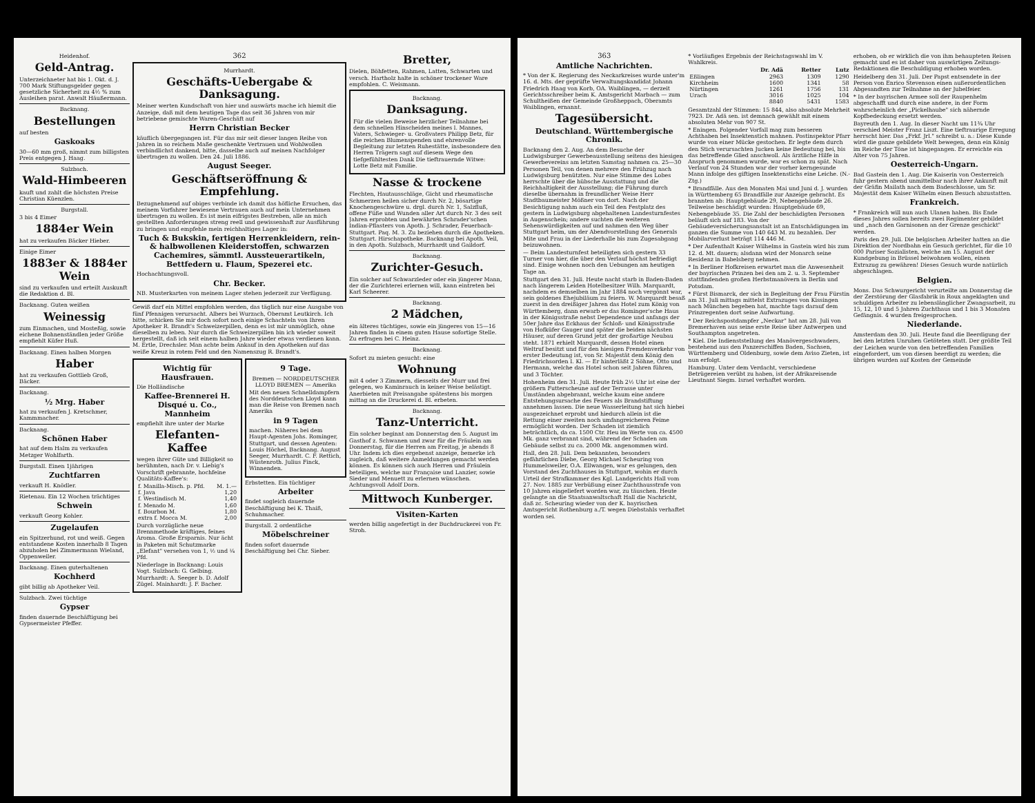Heidenhof.
Geld-Antrag.
Unterzeichneter hat bis 1. Okt. d. J. 700 Mark Stiftungsgelder gegen gesetzliche Sicherheit zu 4½ % zum Ausleihen parat. Anwalt Häußermann.
Backnang.
Bestellungen
auf besten
Gaskoaks
30—60 mm groß, nimmt zum billigsten Preis entgegen J. Haag.
Sulzbach.
Wald-Himbeeren
kauft und zahlt die höchsten Preise Christian Küenzlen.
Burgstall.
3 bis 4 Eimer
1884er Wein
hat zu verkaufen Bäcker Hieber.
Einige Eimer
1883er & 1884er Wein
sind zu verkaufen und erteilt Auskunft die Redaktion d. Bl.
Backnang. Guten weißen
Weinessig
zum Einmachen, und Mosteßig, sowie eichene Bohnenständlen jeder Größe empfiehlt Küfer Huß.
Backnang. Einen halben Morgen
Haber
hat zu verkaufen Gottlieb Groß, Bäcker.
Backnang.
½ Mrg. Haber
hat zu verkaufen J. Kretschmer, Kammmacher.
Backnang.
Schönen Haber
hat auf dem Halm zu verkaufen Metzger Wohlfarth.
Burgstall. Einen 1jährigen
Zuchtfarren
verkauft H. Knödler.
Rietenau. Ein 12 Wochen trächtiges
Schwein
verkauft Georg Kohler.
Zugelaufen
ein Spitzerhund, rot und weiß. Gegen entstandene Kosten innerhalb 8 Tagen abzuholen bei Zimmermann Wieland, Oppenweiler.
Backnang. Einen guterhaltenen
Kochherd
gibt billig ab Apotheker Veil.
Sulzbach. Zwei tüchtige
Gypser
finden dauernde Beschäftigung bei Gypsermeister Pfeffer.
362
Murrhardt.
Geschäfts-Uebergabe & Danksagung.
Meiner werten Kundschaft von hier und auswärts mache ich hiemit die Anzeige, daß mit dem heutigen Tage das seit 36 Jahren von mir betriebene gemischte Waren-Geschäft auf
Herrn Christian Becker
käuflich übergegangen ist. Für das mir seit dieser langen Reihe von Jahren in so reichem Maße geschenkte Vertrauen und Wohlwollen verbindlichst dankend, bitte, dasselbe auch auf meinen Nachfolger übertragen zu wollen. Den 24. Juli 1886.
August Seeger.
Geschäftseröffnung & Empfehlung.
Bezugnehmend auf obiges verbinde ich damit das höfliche Ersuchen, das meinem Vorfahrer bewiesene Vertrauen auch auf mein Unternehmen übertragen zu wollen. Es ist mein eifrigstes Bestreben, alle an mich gestellten Anforderungen streng reell und gewissenhaft zur Ausführung zu bringen und empfehle mein reichhaltiges Lager in:
Tuch & Bukskin, fertigen Herrenkleidern, rein- & halbwollenen Kleiderstoffen, schwarzen Cachemires, sämmtl. Aussteuerartikeln, Bettfedern u. Flaum, Spezerei etc.
Hochachtungsvoll.
Chr. Becker.
NB. Musterkarten von meinem Lager stehen jederzeit zur Verfügung.
Gewiß darf ein Mittel empfohlen werden, das täglich nur eine Ausgabe von fünf Pfennigen verursacht. Albers bei Wurzach, Oberamt Leutkirch. Ich bitte, schicken Sie mir doch sofort noch einige Schachteln von Ihren Apotheker R. Brandt's Schweizerpillen, denn es ist mir unmöglich, ohne dieselben zu leben. Nur durch die Schweizerpillen bin ich wieder soweit hergestellt, daß ich seit einem halben Jahre wieder etwas verdienen kann. M. Ertle, Drechsler. Man achte beim Ankauf in den Apotheken auf das weiße Kreuz in rotem Feld und den Namenszug R. Brandt's.
Wichtig für Hausfrauen.
Die Holländische
Kaffee-Brennerei H. Disqué u. Co., Mannheim
empfiehlt ihre unter der Marke
Elefanten-Kaffee
wegen ihrer Güte und Billigkeit so berühmten, nach Dr. v. Liebig's Vorschrift gebrannte, hochfeine Qualitäts-Kaffee's:
| f. Manilla-Misch. p. Pfd. | M. 1.— |
| f. Java | 1,20 |
| f. Westindisch M. | 1,40 |
| f. Menado M. | 1,60 |
| f. Bourbon M. | 1,80 |
| extra f. Mocca M. | 2,00 |
Durch vorzügliche neue Brennmethode kräftiges, feines Aroma. Große Ersparnis. Nur ächt in Paketen mit Schutzmarke „Elefant" versehen von 1, ½ und ¼ Pfd.
Niederlage in Backnang: Louis Vogt. Sulzbach: G. Gelbing. Murrhardt: A. Seeger b. D. Adolf Zügel. Mainhardt: J. F. Bacher.
9 Tage.
Bremen — NORDDEUTSCHER LLOYD BREMEN — Amerika
Mit den neuen Schnelldampfern des Norddeutschen Lloyd kann man die Reise von Bremen nach Amerika
in 9 Tagen
machen. Näheres bei dem Haupt-Agenten Johs. Rominger, Stuttgart, und dessen Agenten: Louis Höchel, Backnang. August Seeger, Murrhardt. C. F. Rettich, Wüstenroth. Julius Finck, Winnenden.
Erbstetten. Ein tüchtiger
Arbeiter
findet sogleich dauernde Beschäftigung bei K. Thaiß, Schuhmacher.
Burgstall. 2 ordentliche
Möbelschreiner
finden sofort dauernde Beschäftigung bei Chr. Sieber.
Bretter,
Dielen, Böhfetten, Rahmen, Latten, Schwarten und versch. Hartholz halte in schöner trockener Ware empfohlen. C. Weismann.
Backnang.
Danksagung.
Für die vielen Beweise herzlicher Teilnahme bei dem schnellen Hinscheiden meines l. Mannes, Vaters, Schwieger- u. Großvaters Philipp Betz, für die reichen Blumenspenden und ehrenvolle Begleitung zur letzten Ruhestätte, insbesondere den Herren Trägern sagt auf diesem Wege den tiefgefühltesten Dank Die tieftrauernde Witwe: Lotte Betz mit Familie.
Nasse & trockene
Flechten, Hautausschläge, Gicht und rheumatische Schmerzen heilen sicher durch Nr. 2, bösartige Knochengeschwüre u. drgl. durch Nr. 1, Salzfluß, offene Füße und Wunden aller Art durch Nr. 3 des seit Jahren erprobten und bewährten Schrader'schen Indian-Pflasters von Apoth. J. Schrader, Feuerbach-Stuttgart. Paq. M. 3. Zu beziehen durch die Apotheken. Stuttgart. Hirschapotheke. Backnang bei Apoth. Veil, in den Apoth. Sulzbach, Murrhardt und Gaildorf.
Backnang.
Zurichter-Gesuch.
Ein solcher auf Schwarzleder oder ein jüngerer Mann, der die Zurichterei erlernen will, kann eintreten bei Karl Scheerer.
Backnang.
2 Mädchen,
ein älteres tüchtiges, sowie ein jüngeres von 15—16 Jahren finden in einem guten Hause sofortige Stelle. Zu erfragen bei C. Heinz.
Backnang.
Sofort zu mieten gesucht: eine
Wohnung
mit 4 oder 3 Zimmern, diesseits der Murr und frei gelegen, wo Kaminrauch in keiner Weise belästigt. Anerbieten mit Preisangabe spätestens bis morgen mittag an die Druckerei d. Bl. erbeten.
Backnang.
Tanz-Unterricht.
Ein solcher beginnt am Donnerstag den 5. August im Gasthof z. Schwanen und zwar für die Fräulein am Donnerstag, für die Herren am Freitag, je abends 8 Uhr. Indem ich dies ergebenst anzeige, bemerke ich zugleich, daß weitere Anmeldungen gemacht werden können. Es können sich auch Herren und Fräulein beteiligen, welche nur Française und Lanzier, sowie Sieder und Menuett zu erlernen wünschen. Achtungsvoll Adolf Dorn.
Mittwoch Kunberger.
Visiten-Karten
werden billig angefertigt in der Buchdruckerei von Fr. Stroh.
363
Amtliche Nachrichten.
* Von der K. Regierung des Neckarkreises wurde unter'm 16. d. Mts. der geprüfte Verwaltungskandidat Johann Friedrich Haag von Korb, OA. Waiblingen, — derzeit Gerichtsschreiber beim K. Amtsgericht Marbach — zum Schultheißen der Gemeinde Großheppach, Oberamts Waiblingen, ernannt.
Tagesübersicht.
Deutschland. Württembergische Chronik.
Backnang den 2. Aug. An dem Besuche der Ludwigsburger Gewerbeausstellung seitens des hiesigen Gewerbevereins am letzten Samstag nahmen ca. 25—30 Personen Teil, von denen mehrere den Frühzug nach Ludwigsburg benützten. Nur eine Stimme des Lobes herrschte über die hübsche Ausstattung und die Reichhaltigkeit der Ausstellung; die Führung durch dieselbe übernahm in freundlicher Weise Herr Stadtbaumeister Mößner von dort. Nach der Besichtigung nahm auch ein Teil den Festplatz des gestern in Ludwigsburg abgehaltenen Landesturnfestes in Augenschein; andere suchten die weiteren Sehenswürdigkeiten auf und nahmen den Weg über Stuttgart heim, um der Abendvorstellung des Generals Mite und Frau in der Liederhalle bis zum Zugesabgang beizuwohnen.
— Beim Landesturnfest beteiligten sich gestern 33 Turner von hier, die über den Verlauf höchst befriedigt sind. Einige wohnen noch den Uebungen am heutigen Tage an.
Stuttgart den 31. Juli. Heute nacht starb in Baden-Baden nach längerem Leiden Hotelbesitzer Wilh. Marquardt, nachdem es demselben im Jahr 1884 noch vergönnt war, sein goldenes Ehejubiläum zu feiern. W. Marquardt besaß zuerst in den dreißiger Jahren das Hotel zum König von Württemberg, dann erwarb er das Rominger'sche Haus in der Königsstraße nebst Dependence und anfangs der 50er Jahre das Eckhaus der Schloß- und Königsstraße von Hofküfer Gauger und später die beiden nächsten Häuser, auf deren Grund jetzt der großartige Neubau steht. 1871 erhielt Marquardt, dessen Hotel einen Weltruf besitzt und für den hiesigen Fremdenverkehr von erster Bedeutung ist, von Sr. Majestät dem König den Friedrichsorden I. Kl. — Er hinterläßt 2 Söhne, Otto und Hermann, welche das Hotel schon seit Jahren führen, und 3 Töchter.
Hohenheim den 31. Juli. Heute früh 2½ Uhr ist eine der größern Futterscheune auf der Terrasse unter Umständen abgebrannt, welche kaum eine andere Entstehungsursache des Feuers als Brandstiftung annehmen lassen. Die neue Wasserleitung hat sich hiebei ausgezeichnet erprobt und hiedurch allein ist die Rettung einer zweiten noch umfangreicheren Feime ermöglicht worden. Der Schaden ist ziemlich beträchtlich, da ca. 1500 Ctr. Heu im Werte von ca. 4500 Mk. ganz verbrannt sind, während der Schaden am Gebäude selbst zu ca. 2000 Mk. angenommen wird.
Hall, den 28. Juli. Dem bekannten, besonders gefährlichen Diebe, Georg Michael Scheuring von Hummelsweiler, O.A. Ellwangen, war es gelungen, den Vorstand des Zuchthauses in Stuttgart, wohin er durch Urteil der Strafkammer des Kgl. Landgerichts Hall vom 27. Nov. 1885 zur Verbüßung einer Zuchthausstrafe von 10 Jahren eingeliefert worden war, zu täuschen. Heute gelangte an die Staatsanwaltschaft Hall die Nachricht, daß zc. Scheuring wieder von der K. bayrischen Amtsgericht Rothenburg a./T. wegen Diebstahls verhaftet worden sei.
* Vorläufiges Ergebnis der Reichstagswahl im V. Wahlkreis.
| | Dr. Adä | Retter | Lutz |
| --- | --- | --- | --- |
| Eßlingen | 2963 | 1309 | 1290 |
| Kirchheim | 1600 | 1341 | 58 |
| Nürtingen | 1261 | 1756 | 131 |
| Urach | 3016 | 1025 | 104 |
| | 8840 | 5431 | 1583 |
Gesamtzahl der Stimmen: 15 844, also absolute Mehrheit 7923. Dr. Adä sen. ist demnach gewählt mit einem absoluten Mehr von 907 St.
* Eningen. Folgender Vorfall mag zum besseren Achthaben bei Insektenstich mahnen. Postinspektor Pfarr wurde von einer Mücke gestochen. Er legte dem durch den Stich verursachten Jucken keine Bedeutung bei, bis das betreffende Glied anschwoll. Als ärztliche Hilfe in Anspruch genommen wurde, war es schon zu spät. Nach Verlauf von 24 Stunden war der vorher kerngesunde Mann infolge des giftigen Insektenstichs eine Leiche. (N.-Ztg.)
* Brandfälle. Aus den Monaten Mai und Juni d. J. wurden in Württemberg 65 Brandfälle zur Anzeige gebracht. Es brannten ab: Hauptgebäude 29, Nebengebäude 26. Teilweise beschädigt wurden: Hauptgebäude 69, Nebengebäude 35. Die Zahl der beschädigten Personen beläuft sich auf 183. Von der Gebäudeversicherungsanstalt ist an Entschädigungen im ganzen die Summe von 140 643 M. zu bezahlen. Der Mobilarverlust beträgt 114 446 M.
* Der Aufenthalt Kaiser Wilhelms in Gastein wird bis zum 12. d. Mt. dauern; alsdann wird der Monarch seine Residenz in Babelsberg nehmen.
* In Berliner Hofkreisen erwartet man die Anwesenheit der bayrischen Prinzen bei den am 2. u. 3. September stattfindenden großen Herbstmanövern in Berlin und Potsdam.
* Fürst Bismarck, der sich in Begleitung der Frau Fürstin am 31. Juli mittags mittelst Extrazuges von Kissingen nach München begeben hat, machte tags darauf dem Prinzregenten dort seine Aufwartung.
* Der Reichspostdampfer „Neckar" hat am 28. Juli von Bremerhaven aus seine erste Reise über Antwerpen und Southampton angetreten.
* Kiel. Die Indienststellung des Manövergeschwaders, bestehend aus den Panzerschiffen Baden, Sachsen, Württemberg und Oldenburg, sowie dem Aviso Zieten, ist nun erfolgt.
Hamburg. Unter dem Verdacht, verschiedene Betrügereien verübt zu haben, ist der Afrikareisende Lieutnant Siegm. Israel verhaftet worden.
erhoben, ob er wirklich die von ihm behaupteten Reisen gemacht und es ist daher von auswärtigen Zeitungs-Redaktionen die Beschuldigung erhoben worden.
Heidelberg den 31. Juli. Der Papst entsendete in der Person von Enrico Stevenson einen außerordentlichen Abgesandten zur Teilnahme an der Jubelfeier.
* In der bayrischen Armee soll der Raupenhelm abgeschafft und durch eine andere, in der Form wahrscheinlich der „Pickelhaube" sich nähernde Kopfbedeckung ersetzt werden.
Bayreuth den 1. Aug. In dieser Nacht um 11¾ Uhr verschied Meister Franz Liszt. Eine tieftraurige Erregung herrscht hier. Das „Frkf. Jrl." schreibt u. a.: Diese Kunde wird die ganze gebildete Welt bewegen, denn ein König im Reiche der Töne ist hingegangen. Er erreichte ein Alter von 75 Jahren.
Oesterreich-Ungarn.
Bad Gastein den 1. Aug. Die Kaiserin von Oesterreich fuhr gestern abend unmittelbar nach ihrer Ankunft mit der Gräfin Mailath nach dem Badeschlosse, um Sr. Majestät dem Kaiser Wilhelm einen Besuch abzustatten.
Frankreich.
* Frankreich will nun auch Ulanen haben. Bis Ende dieses Jahres sollen bereits zwei Regimenter gebildet und „nach den Garnisonen an der Grenze geschickt" werden.
Paris den 29. Juli. Die belgischen Arbeiter hatten an die Direktion der Nordbahn ein Gesuch gerichtet, für die 10 000 Pariser Sozialisten, welche am 15. August der Kundgebung in Brüssel beiwohnen wollen, einen Extrazug zu gewähren! Dieses Gesuch wurde natürlich abgeschlagen.
Belgien.
Mons. Das Schwurgericht verurteilte am Donnerstag die der Zerstörung der Glasfabrik in Roux angeklagten und schuldigen Arbeiter zu lebenslänglicher Zwangsarbeit, zu 15, 12, 10 und 5 Jahren Zuchthaus und 1 bis 3 Monaten Gefängnis. 4 wurden freigesprochen.
Niederlande.
Amsterdam den 30. Juli. Heute fand die Beerdigung der bei den letzten Unruhen Getöteten statt. Der größte Teil der Leichen wurde von den betreffenden Familien eingefordert, um von diesen beerdigt zu werden; die übrigen wurden auf Kosten der Gemeinde